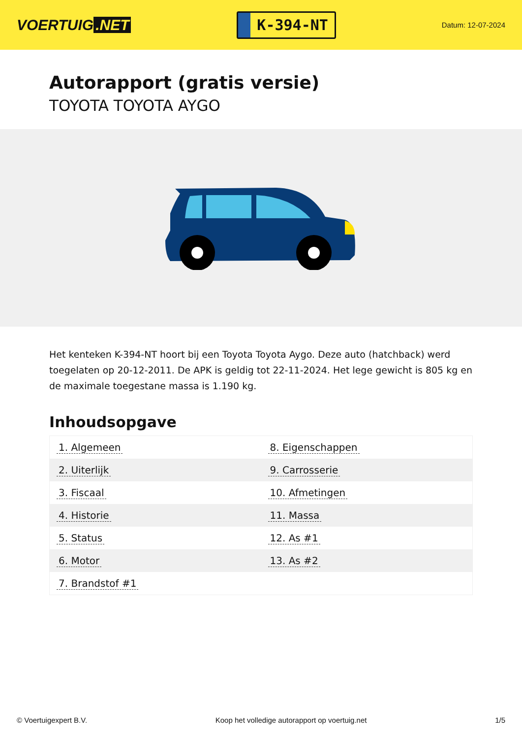VOERTUIG.NET
K-394-NT
Datum: 12-07-2024
Autorapport (gratis versie)
TOYOTA TOYOTA AYGO
Het kenteken K-394-NT hoort bij een Toyota Toyota Aygo. Deze auto (hatchback) werd toegelaten op 20-12-2011. De APK is geldig tot 22-11-2024. Het lege gewicht is 805 kg en de maximale toegestane massa is 1.190 kg.
Inhoudsopgave
| 1. Algemeen | 8. Eigenschappen |
| 2. Uiterlijk | 9. Carrosserie |
| 3. Fiscaal | 10. Afmetingen |
| 4. Historie | 11. Massa |
| 5. Status | 12. As #1 |
| 6. Motor | 13. As #2 |
| 7. Brandstof #1 | |
© Voertuigexpert B.V. Koop het volledige autorapport op voertuig.net 1/5